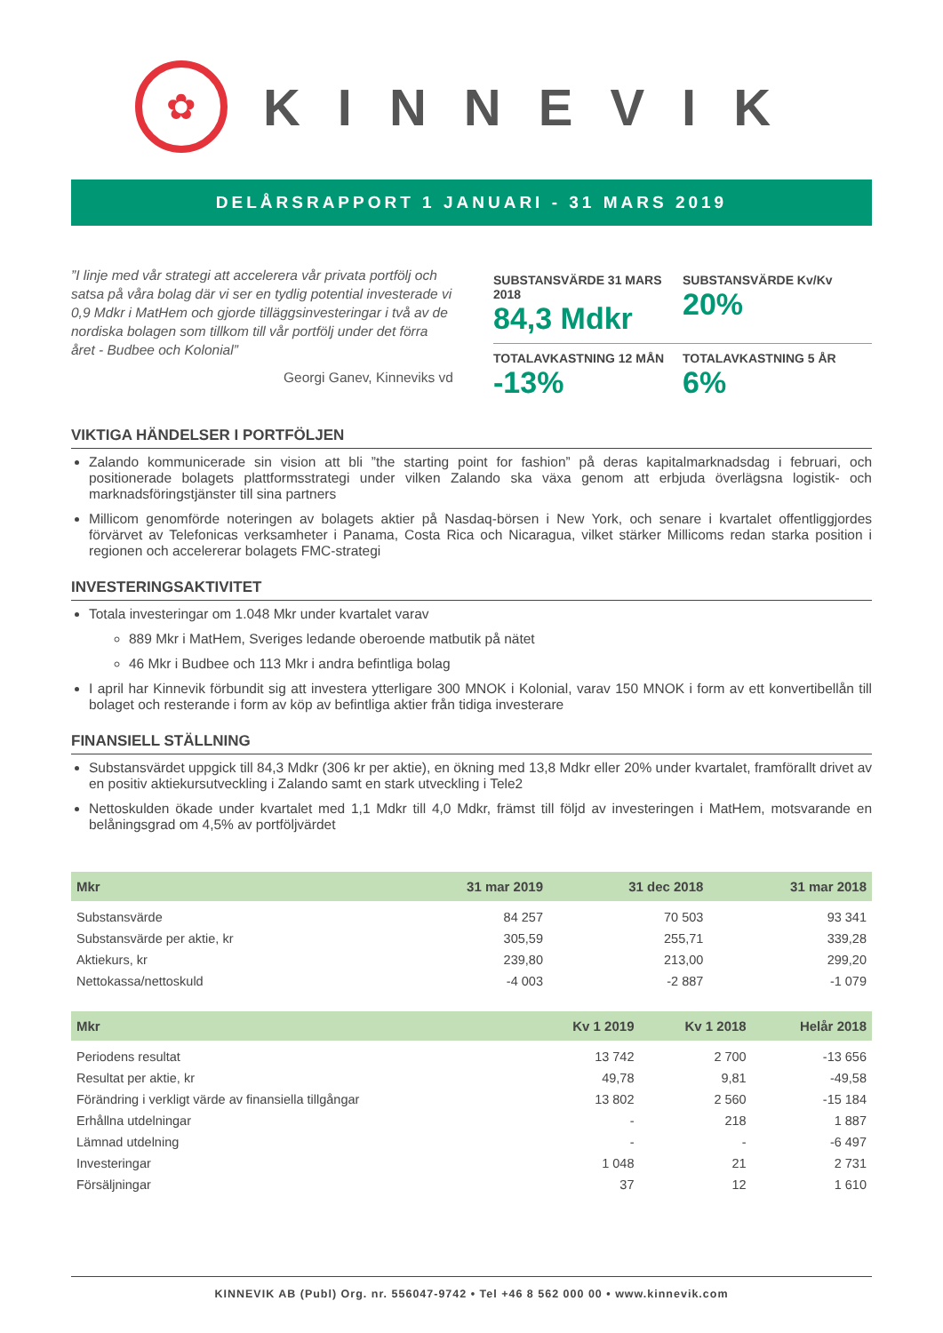✿
KINNEVIK
DELÅRSRAPPORT 1 JANUARI - 31 MARS 2019
”I linje med vår strategi att accelerera vår privata portfölj och satsa på våra bolag där vi ser en tydlig potential investerade vi 0,9 Mdkr i MatHem och gjorde tilläggsinvesteringar i två av de nordiska bolagen som tillkom till vår portfölj under det förra året - Budbee och Kolonial”
Georgi Ganev, Kinneviks vd
SUBSTANSVÄRDE 31 MARS 2018
84,3 Mdkr
SUBSTANSVÄRDE Kv/Kv
20%
TOTALAVKASTNING 12 MÅN
-13%
TOTALAVKASTNING 5 ÅR
6%
VIKTIGA HÄNDELSER I PORTFÖLJEN
Zalando kommunicerade sin vision att bli ”the starting point for fashion” på deras kapitalmarknadsdag i februari, och positionerade bolagets plattformsstrategi under vilken Zalando ska växa genom att erbjuda överlägsna logistik- och marknadsföringstjänster till sina partners
Millicom genomförde noteringen av bolagets aktier på Nasdaq-börsen i New York, och senare i kvartalet offentliggjordes förvärvet av Telefonicas verksamheter i Panama, Costa Rica och Nicaragua, vilket stärker Millicoms redan starka position i regionen och accelererar bolagets FMC-strategi
INVESTERINGSAKTIVITET
Totala investeringar om 1.048 Mkr under kvartalet varav
889 Mkr i MatHem, Sveriges ledande oberoende matbutik på nätet
46 Mkr i Budbee och 113 Mkr i andra befintliga bolag
I april har Kinnevik förbundit sig att investera ytterligare 300 MNOK i Kolonial, varav 150 MNOK i form av ett konvertibellån till bolaget och resterande i form av köp av befintliga aktier från tidiga investerare
FINANSIELL STÄLLNING
Substansvärdet uppgick till 84,3 Mdkr (306 kr per aktie), en ökning med 13,8 Mdkr eller 20% under kvartalet, framförallt drivet av en positiv aktiekursutveckling i Zalando samt en stark utveckling i Tele2
Nettoskulden ökade under kvartalet med 1,1 Mdkr till 4,0 Mdkr, främst till följd av investeringen i MatHem, motsvarande en belåningsgrad om 4,5% av portföljvärdet
| Mkr | 31 mar 2019 | 31 dec 2018 | 31 mar 2018 |
| --- | --- | --- | --- |
| Substansvärde | 84 257 | 70 503 | 93 341 |
| Substansvärde per aktie, kr | 305,59 | 255,71 | 339,28 |
| Aktiekurs, kr | 239,80 | 213,00 | 299,20 |
| Nettokassa/nettoskuld | -4 003 | -2 887 | -1 079 |
| Mkr | Kv 1 2019 | Kv 1 2018 | Helår 2018 |
| --- | --- | --- | --- |
| Periodens resultat | 13 742 | 2 700 | -13 656 |
| Resultat per aktie, kr | 49,78 | 9,81 | -49,58 |
| Förändring i verkligt värde av finansiella tillgångar | 13 802 | 2 560 | -15 184 |
| Erhållna utdelningar | - | 218 | 1 887 |
| Lämnad utdelning | - | - | -6 497 |
| Investeringar | 1 048 | 21 | 2 731 |
| Försäljningar | 37 | 12 | 1 610 |
KINNEVIK AB (Publ) Org. nr. 556047-9742 • Tel +46 8 562 000 00 • www.kinnevik.com